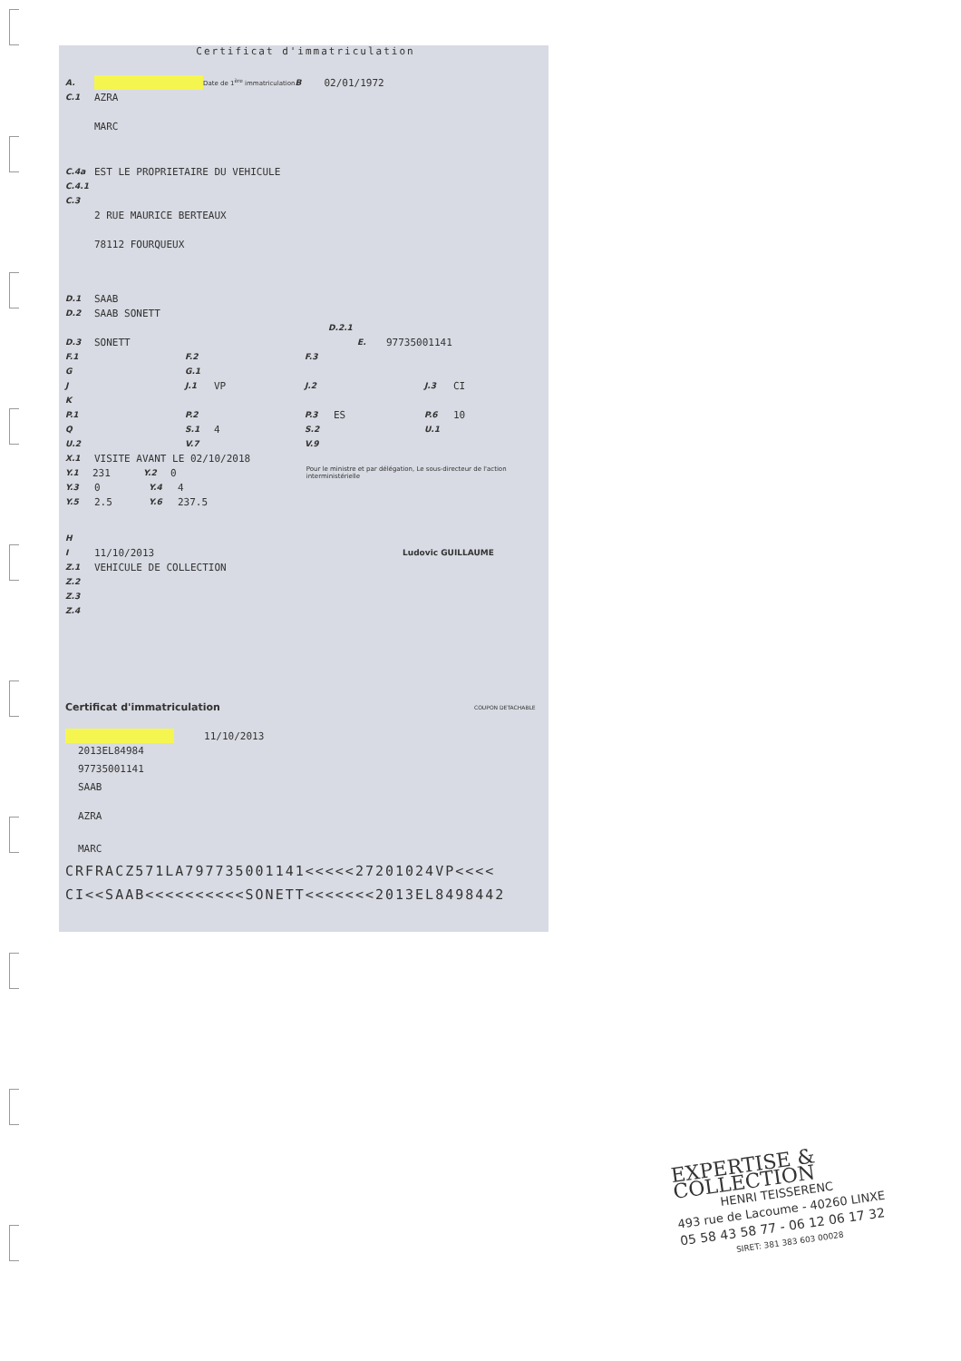Certificat d'immatriculation
A. Date de 1<sup>ère</sup> immatriculation B 02/01/1972
C.1 AZRA
MARC
C.4a EST LE PROPRIETAIRE DU VEHICULE
C.4.1
C.3
2 RUE MAURICE BERTEAUX
78112 FOURQUEUX
D.1 SAAB
D.2 SAAB SONETT
D.2.1
D.3 SONETT E. 97735001141
F.1 F.2 F.3
G G.1
J J.1 VP J.2 J.3 CI
K
P.1 P.2 P.3 ES P.6 10
Q S.1 4 S.2 U.1
U.2 V.7 V.9
X.1 VISITE AVANT LE 02/10/2018
Y.1 231 Y.2 0 Pour le ministre et par délégation, Le sous-directeur de l'action interministérielle
Y.3 0 Y.4 4
Y.5 2.5 Y.6 237.5
H
I 11/10/2013 Ludovic GUILLAUME
Z.1 VEHICULE DE COLLECTION
Z.2
Z.3
Z.4
Certificat d'immatriculation COUPON DETACHABLE
11/10/2013
2013EL84984
97735001141
SAAB
AZRA
MARC
CRFRACZ571LA797735001141<<<<<27201024VP<<<<
CI<<SAAB<<<<<<<<<<SONETT<<<<<<<2013EL8498442
EXPERTISE & COLLECTION
HENRI TEISSERENC
493 rue de Lacoume - 40260 LINXE
05 58 43 58 77 - 06 12 06 17 32
SIRET: 381 383 603 00028